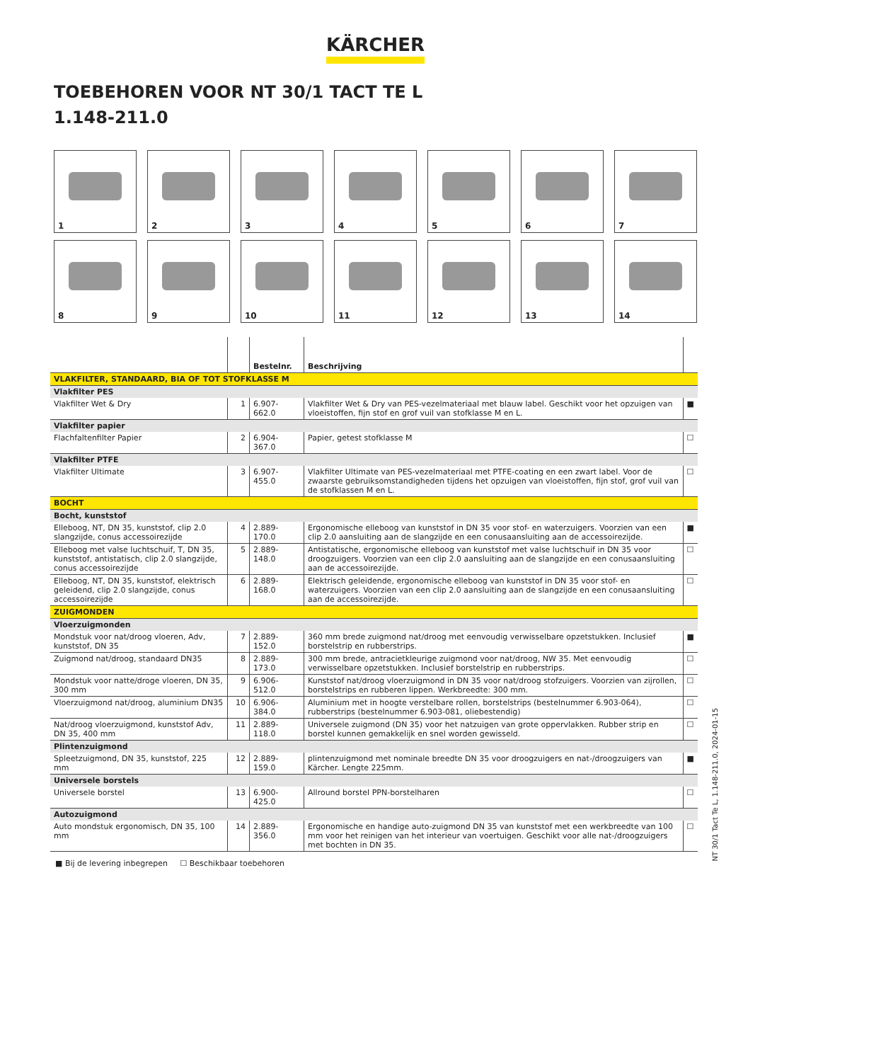KÄRCHER
TOEBEHOREN VOOR NT 30/1 TACT TE L
1.148-211.0
1
2
3
4
5
6
7
8
9
10
11
12
13
14
| | | Bestelnr. | Beschrijving | |
| --- | --- | --- | --- | --- |
| VLAKFILTER, STANDAARD, BIA OF TOT STOFKLASSE M | | | | |
| Vlakfilter PES | | | | |
| Vlakfilter Wet & Dry | 1 | 6.907-662.0 | Vlakfilter Wet & Dry van PES-vezelmateriaal met blauw label. Geschikt voor het opzuigen van vloeistoffen, fijn stof en grof vuil van stofklasse M en L. | ■ |
| Vlakfilter papier | | | | |
| Flachfaltenfilter Papier | 2 | 6.904-367.0 | Papier, getest stofklasse M | ☐ |
| Vlakfilter PTFE | | | | |
| Vlakfilter Ultimate | 3 | 6.907-455.0 | Vlakfilter Ultimate van PES-vezelmateriaal met PTFE-coating en een zwart label. Voor de zwaarste gebruiksomstandigheden tijdens het opzuigen van vloeistoffen, fijn stof, grof vuil van de stofklassen M en L. | ☐ |
| BOCHT | | | | |
| Bocht, kunststof | | | | |
| Elleboog, NT, DN 35, kunststof, clip 2.0 slangzijde, conus accessoirezijde | 4 | 2.889-170.0 | Ergonomische elleboog van kunststof in DN 35 voor stof- en waterzuigers. Voorzien van een clip 2.0 aansluiting aan de slangzijde en een conusaansluiting aan de accessoirezijde. | ■ |
| Elleboog met valse luchtschuif, T, DN 35, kunststof, antistatisch, clip 2.0 slangzijde, conus accessoirezijde | 5 | 2.889-148.0 | Antistatische, ergonomische elleboog van kunststof met valse luchtschuif in DN 35 voor droogzuigers. Voorzien van een clip 2.0 aansluiting aan de slangzijde en een conusaansluiting aan de accessoirezijde. | ☐ |
| Elleboog, NT, DN 35, kunststof, elektrisch geleidend, clip 2.0 slangzijde, conus accessoirezijde | 6 | 2.889-168.0 | Elektrisch geleidende, ergonomische elleboog van kunststof in DN 35 voor stof- en waterzuigers. Voorzien van een clip 2.0 aansluiting aan de slangzijde en een conusaansluiting aan de accessoirezijde. | ☐ |
| ZUIGMONDEN | | | | |
| Vloerzuigmonden | | | | |
| Mondstuk voor nat/droog vloeren, Adv, kunststof, DN 35 | 7 | 2.889-152.0 | 360 mm brede zuigmond nat/droog met eenvoudig verwisselbare opzetstukken. Inclusief borstelstrip en rubberstrips. | ■ |
| Zuigmond nat/droog, standaard DN35 | 8 | 2.889-173.0 | 300 mm brede, antracietkleurige zuigmond voor nat/droog, NW 35. Met eenvoudig verwisselbare opzetstukken. Inclusief borstelstrip en rubberstrips. | ☐ |
| Mondstuk voor natte/droge vloeren, DN 35, 300 mm | 9 | 6.906-512.0 | Kunststof nat/droog vloerzuigmond in DN 35 voor nat/droog stofzuigers. Voorzien van zijrollen, borstelstrips en rubberen lippen. Werkbreedte: 300 mm. | ☐ |
| Vloerzuigmond nat/droog, aluminium DN35 | 10 | 6.906-384.0 | Aluminium met in hoogte verstelbare rollen, borstelstrips (bestelnummer 6.903-064), rubberstrips (bestelnummer 6.903-081, oliebestendig) | ☐ |
| Nat/droog vloerzuigmond, kunststof Adv, DN 35, 400 mm | 11 | 2.889-118.0 | Universele zuigmond (DN 35) voor het natzuigen van grote oppervlakken. Rubber strip en borstel kunnen gemakkelijk en snel worden gewisseld. | ☐ |
| Plintenzuigmond | | | | |
| Spleetzuigmond, DN 35, kunststof, 225 mm | 12 | 2.889-159.0 | plintenzuigmond met nominale breedte DN 35 voor droogzuigers en nat-/droogzuigers van Kärcher. Lengte 225mm. | ■ |
| Universele borstels | | | | |
| Universele borstel | 13 | 6.900-425.0 | Allround borstel PPN-borstelharen | ☐ |
| Autozuigmond | | | | |
| Auto mondstuk ergonomisch, DN 35, 100 mm | 14 | 2.889-356.0 | Ergonomische en handige auto-zuigmond DN 35 van kunststof met een werkbreedte van 100 mm voor het reinigen van het interieur van voertuigen. Geschikt voor alle nat-/droogzuigers met bochten in DN 35. | ☐ |
■ Bij de levering inbegrepen ☐ Beschikbaar toebehoren
NT 30/1 Tact Te L, 1.148-211.0, 2024-01-15